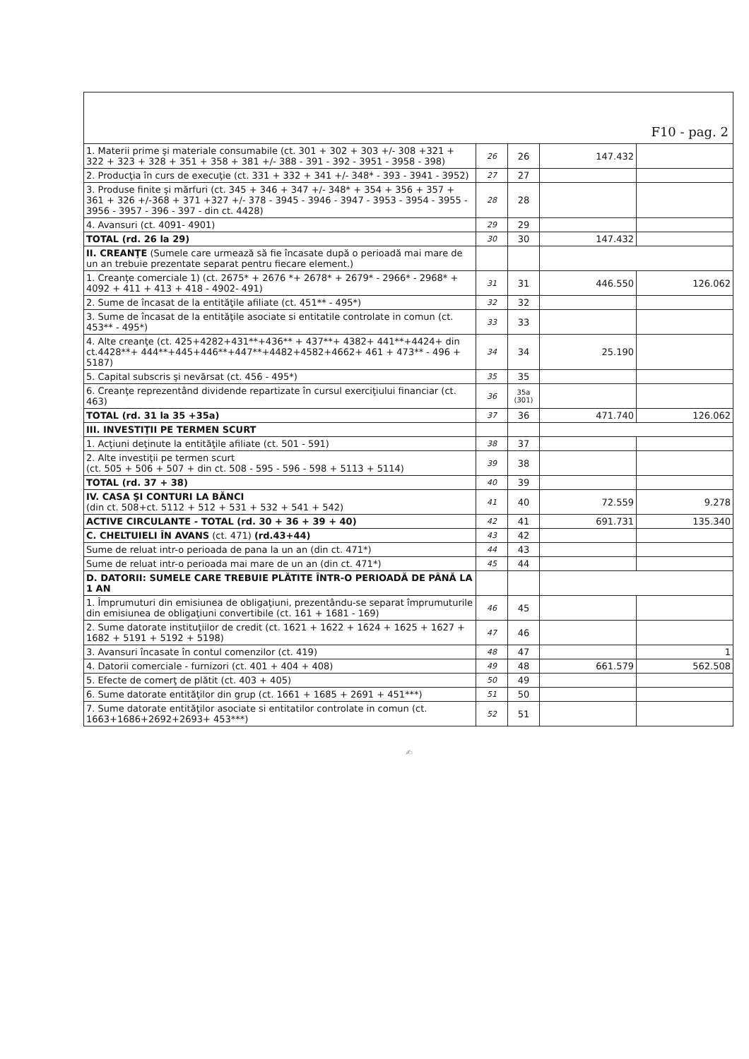| F10 - pag. 2 | | | | |
| --- | --- | --- | --- | --- |
| 1. Materii prime şi materiale consumabile (ct. 301 + 302 + 303 +/- 308 +321 + 322 + 323 + 328 + 351 + 358 + 381 +/- 388 - 391 - 392 - 3951 - 3958 - 398) | 26 | 26 | 147.432 | |
| 2. Producţia în curs de execuţie (ct. 331 + 332 + 341 +/- 348* - 393 - 3941 - 3952) | 27 | 27 | | |
| 3. Produse finite şi mărfuri (ct. 345 + 346 + 347 +/- 348* + 354 + 356 + 357 + 361 + 326 +/-368 + 371 +327 +/- 378 - 3945 - 3946 - 3947 - 3953 - 3954 - 3955 - 3956 - 3957 - 396 - 397 - din ct. 4428) | 28 | 28 | | |
| 4. Avansuri (ct. 4091- 4901) | 29 | 29 | | |
| TOTAL (rd. 26 la 29) | 30 | 30 | 147.432 | |
| II. CREANŢE (Sumele care urmează să fie încasate după o perioadă mai mare de un an trebuie prezentate separat pentru fiecare element.) | | | | |
| 1. Creanţe comerciale 1) (ct. 2675* + 2676 *+ 2678* + 2679* - 2966* - 2968* + 4092 + 411 + 413 + 418 - 4902- 491) | 31 | 31 | 446.550 | 126.062 |
| 2. Sume de încasat de la entităţile afiliate (ct. 451** - 495*) | 32 | 32 | | |
| 3. Sume de încasat de la entităţile asociate si entitatile controlate in comun (ct. 453** - 495*) | 33 | 33 | | |
| 4. Alte creanţe (ct. 425+4282+431**+436** + 437**+ 4382+ 441**+4424+ din ct.4428**+ 444**+445+446**+447**+4482+4582+4662+ 461 + 473** - 496 + 5187) | 34 | 34 | 25.190 | |
| 5. Capital subscris şi nevărsat (ct. 456 - 495*) | 35 | 35 | | |
| 6. Creanţe reprezentând dividende repartizate în cursul exerciţiului financiar (ct. 463) | 36 | 35a (301) | | |
| TOTAL (rd. 31 la 35 +35a) | 37 | 36 | 471.740 | 126.062 |
| III. INVESTIŢII PE TERMEN SCURT | | | | |
| 1. Acţiuni deţinute la entităţile afiliate (ct. 501 - 591) | 38 | 37 | | |
| 2. Alte investiţii pe termen scurt (ct. 505 + 506 + 507 + din ct. 508 - 595 - 596 - 598 + 5113 + 5114) | 39 | 38 | | |
| TOTAL (rd. 37 + 38) | 40 | 39 | | |
| IV. CASA ŞI CONTURI LA BĂNCI (din ct. 508+ct. 5112 + 512 + 531 + 532 + 541 + 542) | 41 | 40 | 72.559 | 9.278 |
| ACTIVE CIRCULANTE - TOTAL (rd. 30 + 36 + 39 + 40) | 42 | 41 | 691.731 | 135.340 |
| C. CHELTUIELI ÎN AVANS (ct. 471) (rd.43+44) | 43 | 42 | | |
| Sume de reluat intr-o perioada de pana la un an (din ct. 471*) | 44 | 43 | | |
| Sume de reluat intr-o perioada mai mare de un an (din ct. 471*) | 45 | 44 | | |
| D. DATORII: SUMELE CARE TREBUIE PLĂTITE ÎNTR-O PERIOADĂ DE PÂNĂ LA 1 AN | | | | |
| 1. Împrumuturi din emisiunea de obligaţiuni, prezentându-se separat împrumuturile din emisiunea de obligaţiuni convertibile (ct. 161 + 1681 - 169) | 46 | 45 | | |
| 2. Sume datorate instituţiilor de credit (ct. 1621 + 1622 + 1624 + 1625 + 1627 + 1682 + 5191 + 5192 + 5198) | 47 | 46 | | |
| 3. Avansuri încasate în contul comenzilor (ct. 419) | 48 | 47 | | 1 |
| 4. Datorii comerciale - furnizori (ct. 401 + 404 + 408) | 49 | 48 | 661.579 | 562.508 |
| 5. Efecte de comerţ de plătit (ct. 403 + 405) | 50 | 49 | | |
| 6. Sume datorate entităţilor din grup (ct. 1661 + 1685 + 2691 + 451***) | 51 | 50 | | |
| 7. Sume datorate entităţilor asociate si entitatilor controlate in comun (ct. 1663+1686+2692+2693+ 453***) | 52 | 51 | | |
✍